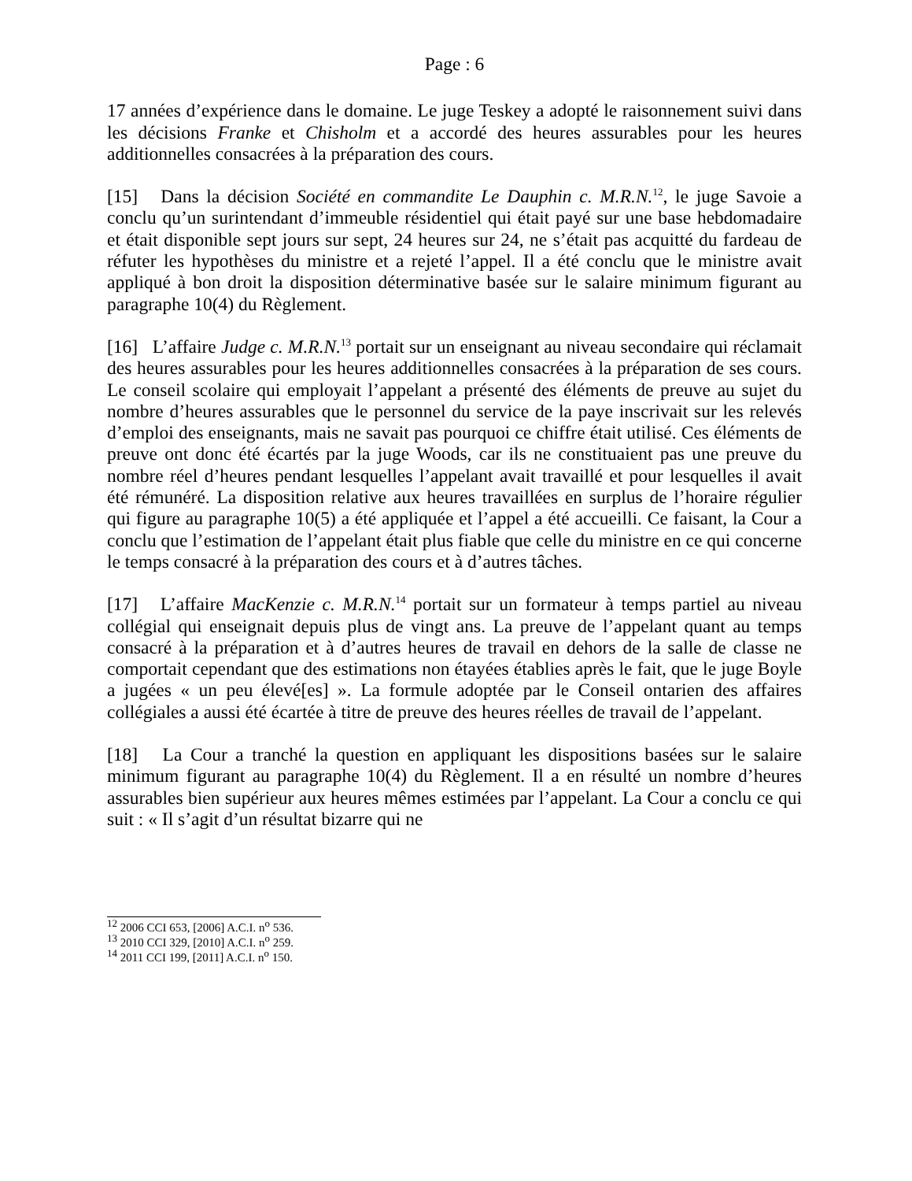Page : 6
17 années d’expérience dans le domaine. Le juge Teskey a adopté le raisonnement suivi dans les décisions Franke et Chisholm et a accordé des heures assurables pour les heures additionnelles consacrées à la préparation des cours.
[15] Dans la décision Société en commandite Le Dauphin c. M.R.N.<sup>12</sup>, le juge Savoie a conclu qu’un surintendant d’immeuble résidentiel qui était payé sur une base hebdomadaire et était disponible sept jours sur sept, 24 heures sur 24, ne s’était pas acquitté du fardeau de réfuter les hypothèses du ministre et a rejeté l’appel. Il a été conclu que le ministre avait appliqué à bon droit la disposition déterminative basée sur le salaire minimum figurant au paragraphe 10(4) du Règlement.
[16] L’affaire Judge c. M.R.N.<sup>13</sup> portait sur un enseignant au niveau secondaire qui réclamait des heures assurables pour les heures additionnelles consacrées à la préparation de ses cours. Le conseil scolaire qui employait l’appelant a présenté des éléments de preuve au sujet du nombre d’heures assurables que le personnel du service de la paye inscrivait sur les relevés d’emploi des enseignants, mais ne savait pas pourquoi ce chiffre était utilisé. Ces éléments de preuve ont donc été écartés par la juge Woods, car ils ne constituaient pas une preuve du nombre réel d’heures pendant lesquelles l’appelant avait travaillé et pour lesquelles il avait été rémunéré. La disposition relative aux heures travaillées en surplus de l’horaire régulier qui figure au paragraphe 10(5) a été appliquée et l’appel a été accueilli. Ce faisant, la Cour a conclu que l’estimation de l’appelant était plus fiable que celle du ministre en ce qui concerne le temps consacré à la préparation des cours et à d’autres tâches.
[17] L’affaire MacKenzie c. M.R.N.<sup>14</sup> portait sur un formateur à temps partiel au niveau collégial qui enseignait depuis plus de vingt ans. La preuve de l’appelant quant au temps consacré à la préparation et à d’autres heures de travail en dehors de la salle de classe ne comportait cependant que des estimations non étayées établies après le fait, que le juge Boyle a jugées « un peu élevé[es] ». La formule adoptée par le Conseil ontarien des affaires collégiales a aussi été écartée à titre de preuve des heures réelles de travail de l’appelant.
[18] La Cour a tranché la question en appliquant les dispositions basées sur le salaire minimum figurant au paragraphe 10(4) du Règlement. Il a en résulté un nombre d’heures assurables bien supérieur aux heures mêmes estimées par l’appelant. La Cour a conclu ce qui suit : « Il s’agit d’un résultat bizarre qui ne
<sup>12</sup> 2006 CCI 653, [2006] A.C.I. n<sup>o</sup> 536.
<sup>13</sup> 2010 CCI 329, [2010] A.C.I. n<sup>o</sup> 259.
<sup>14</sup> 2011 CCI 199, [2011] A.C.I. n<sup>o</sup> 150.